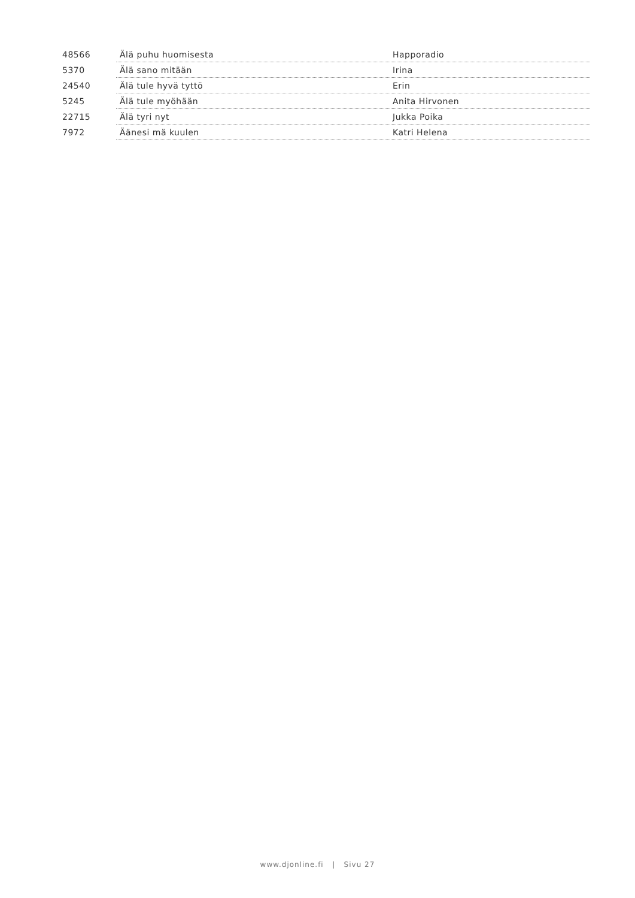| 48566 | Älä puhu huomisesta | Happoradio |
| 5370 | Älä sano mitään | Irina |
| 24540 | Älä tule hyvä tyttö | Erin |
| 5245 | Älä tule myöhään | Anita Hirvonen |
| 22715 | Älä tyri nyt | Jukka Poika |
| 7972 | Äänesi mä kuulen | Katri Helena |
www.djonline.fi | Sivu 27